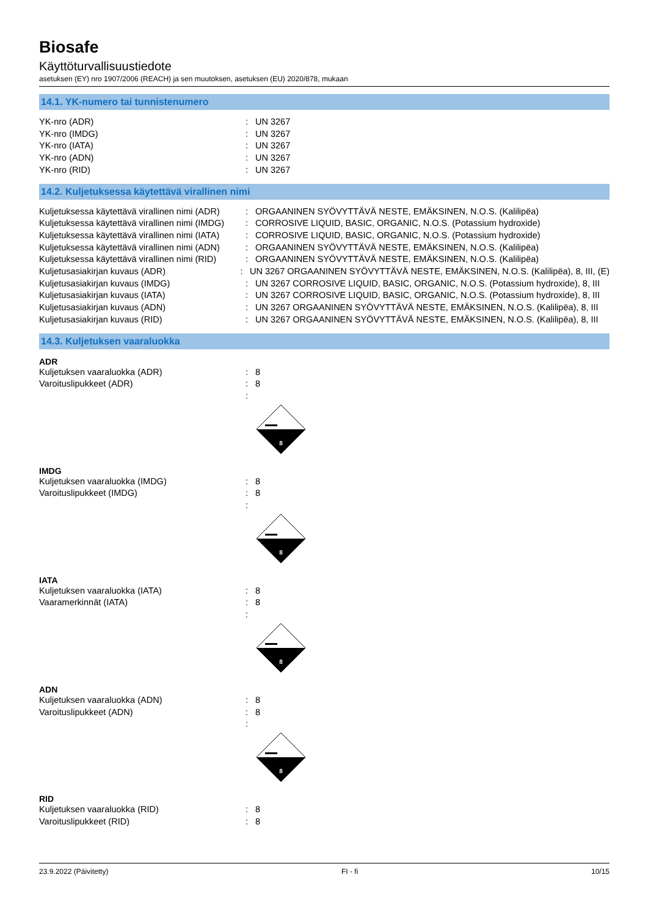Biosafe
Käyttöturvallisuustiedote
asetuksen (EY) nro 1907/2006 (REACH) ja sen muutoksen, asetuksen (EU) 2020/878, mukaan
14.1. YK-numero tai tunnistenumero
YK-nro (ADR) : UN 3267
YK-nro (IMDG) : UN 3267
YK-nro (IATA) : UN 3267
YK-nro (ADN) : UN 3267
YK-nro (RID) : UN 3267
14.2. Kuljetuksessa käytettävä virallinen nimi
Kuljetuksessa käytettävä virallinen nimi (ADR)
: ORGAANINEN SYÖVYTTÄVÄ NESTE, EMÄKSINEN, N.O.S. (Kalilipëa)
Kuljetuksessa käytettävä virallinen nimi (IMDG)
: CORROSIVE LIQUID, BASIC, ORGANIC, N.O.S. (Potassium hydroxide)
Kuljetuksessa käytettävä virallinen nimi (IATA)
: CORROSIVE LIQUID, BASIC, ORGANIC, N.O.S. (Potassium hydroxide)
Kuljetuksessa käytettävä virallinen nimi (ADN)
: ORGAANINEN SYÖVYTTÄVÄ NESTE, EMÄKSINEN, N.O.S. (Kalilipëa)
Kuljetuksessa käytettävä virallinen nimi (RID)
: ORGAANINEN SYÖVYTTÄVÄ NESTE, EMÄKSINEN, N.O.S. (Kalilipëa)
Kuljetusasiakirjan kuvaus (ADR) : UN 3267 ORGAANINEN SYÖVYTTÄVÄ NESTE, EMÄKSINEN, N.O.S. (Kalilipëa), 8, III, (E)
Kuljetusasiakirjan kuvaus (IMDG) : UN 3267 CORROSIVE LIQUID, BASIC, ORGANIC, N.O.S. (Potassium hydroxide), 8, III
Kuljetusasiakirjan kuvaus (IATA) : UN 3267 CORROSIVE LIQUID, BASIC, ORGANIC, N.O.S. (Potassium hydroxide), 8, III
Kuljetusasiakirjan kuvaus (ADN) : UN 3267 ORGAANINEN SYÖVYTTÄVÄ NESTE, EMÄKSINEN, N.O.S. (Kalilipëa), 8, III
Kuljetusasiakirjan kuvaus (RID) : UN 3267 ORGAANINEN SYÖVYTTÄVÄ NESTE, EMÄKSINEN, N.O.S. (Kalilipëa), 8, III
14.3. Kuljetuksen vaaraluokka
ADR
Kuljetuksen vaaraluokka (ADR) : 8
Varoituslipukkeet (ADR) : 8
:
8
IMDG
Kuljetuksen vaaraluokka (IMDG) : 8
Varoituslipukkeet (IMDG) : 8
:
8
IATA
Kuljetuksen vaaraluokka (IATA) : 8
Vaaramerkinnät (IATA) : 8
:
8
ADN
Kuljetuksen vaaraluokka (ADN) : 8
Varoituslipukkeet (ADN) : 8
:
8
RID
Kuljetuksen vaaraluokka (RID) : 8
Varoituslipukkeet (RID) : 8
23.9.2022 (Päivitetty) FI - fi 10/15